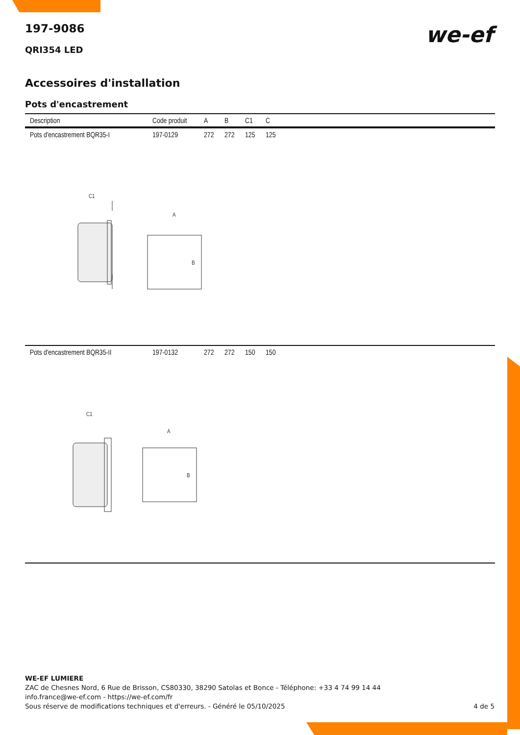we-ef
197-9086
QRI354 LED
Accessoires d'installation
Pots d'encastrement
| Description | Code produit | A | B | C1 | C |
| --- | --- | --- | --- | --- | --- |
| Pots d'encastrement BQR35-I | 197-0129 | 272 | 272 | 125 | 125 |
| C1 B A | | | | | |
| Pots d'encastrement BQR35-II | 197-0132 | 272 | 272 | 150 | 150 |
| C1 B A | | | | | |
WE-EF LUMIERE
ZAC de Chesnes Nord, 6 Rue de Brisson, CS80330, 38290 Satolas et Bonce - Téléphone: +33 4 74 99 14 44
info.france@we-ef.com - https://we-ef.com/fr
Sous réserve de modifications techniques et d'erreurs. - Généré le 05/10/2025 4 de 5